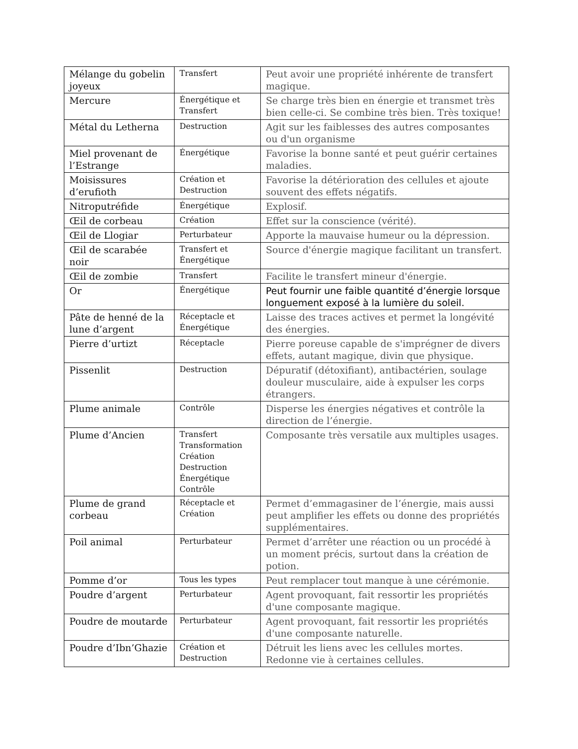| Mélange du gobelin joyeux | Transfert | Peut avoir une propriété inhérente de transfert magique. |
| Mercure | Énergétique et Transfert | Se charge très bien en énergie et transmet très bien celle-ci. Se combine très bien. Très toxique! |
| Métal du Letherna | Destruction | Agit sur les faiblesses des autres composantes ou d'un organisme |
| Miel provenant de l’Estrange | Énergétique | Favorise la bonne santé et peut guérir certaines maladies. |
| Moisissures d’erufioth | Création et Destruction | Favorise la détérioration des cellules et ajoute souvent des effets négatifs. |
| Nitroputréfide | Énergétique | Explosif. |
| Œil de corbeau | Création | Effet sur la conscience (vérité). |
| Œil de Llogiar | Perturbateur | Apporte la mauvaise humeur ou la dépression. |
| Œil de scarabée noir | Transfert et Énergétique | Source d'énergie magique facilitant un transfert. |
| Œil de zombie | Transfert | Facilite le transfert mineur d'énergie. |
| Or | Énergétique | Peut fournir une faible quantité d’énergie lorsque longuement exposé à la lumière du soleil. |
| Pâte de henné de la lune d’argent | Réceptacle et Énergétique | Laisse des traces actives et permet la longévité des énergies. |
| Pierre d’urtizt | Réceptacle | Pierre poreuse capable de s'imprégner de divers effets, autant magique, divin que physique. |
| Pissenlit | Destruction | Dépuratif (détoxifiant), antibactérien, soulage douleur musculaire, aide à expulser les corps étrangers. |
| Plume animale | Contrôle | Disperse les énergies négatives et contrôle la direction de l’énergie. |
| Plume d’Ancien | Transfert Transformation Création Destruction Énergétique Contrôle | Composante très versatile aux multiples usages. |
| Plume de grand corbeau | Réceptacle et Création | Permet d’emmagasiner de l’énergie, mais aussi peut amplifier les effets ou donne des propriétés supplémentaires. |
| Poil animal | Perturbateur | Permet d’arrêter une réaction ou un procédé à un moment précis, surtout dans la création de potion. |
| Pomme d’or | Tous les types | Peut remplacer tout manque à une cérémonie. |
| Poudre d’argent | Perturbateur | Agent provoquant, fait ressortir les propriétés d'une composante magique. |
| Poudre de moutarde | Perturbateur | Agent provoquant, fait ressortir les propriétés d'une composante naturelle. |
| Poudre d’Ibn’Ghazie | Création et Destruction | Détruit les liens avec les cellules mortes. Redonne vie à certaines cellules. |